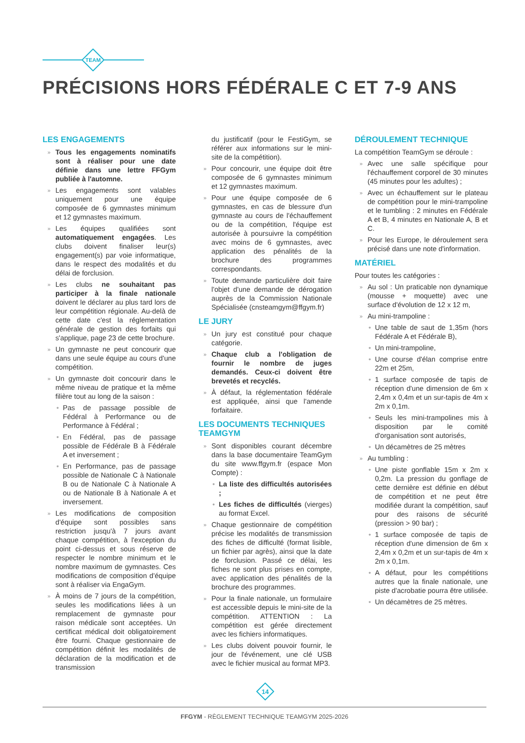TEAM
PRÉCISIONS HORS FÉDÉRALE C ET 7-9 ANS
LES ENGAGEMENTS
Tous les engagements nominatifs sont à réaliser pour une date définie dans une lettre FFGym publiée à l'automne.
Les engagements sont valables uniquement pour une équipe composée de 6 gymnastes minimum et 12 gymnastes maximum.
Les équipes qualifiées sont automatiquement engagées. Les clubs doivent finaliser leur(s) engagement(s) par voie informatique, dans le respect des modalités et du délai de forclusion.
Les clubs ne souhaitant pas participer à la finale nationale doivent le déclarer au plus tard lors de leur compétition régionale. Au-delà de cette date c'est la réglementation générale de gestion des forfaits qui s'applique, page 23 de cette brochure.
Un gymnaste ne peut concourir que dans une seule équipe au cours d'une compétition.
Un gymnaste doit concourir dans le même niveau de pratique et la même filière tout au long de la saison :
Pas de passage possible de Fédéral à Performance ou de Performance à Fédéral ;
En Fédéral, pas de passage possible de Fédérale B à Fédérale A et inversement ;
En Performance, pas de passage possible de Nationale C à Nationale B ou de Nationale C à Nationale A ou de Nationale B à Nationale A et inversement.
Les modifications de composition d'équipe sont possibles sans restriction jusqu'à 7 jours avant chaque compétition, à l'exception du point ci-dessus et sous réserve de respecter le nombre minimum et le nombre maximum de gymnastes. Ces modifications de composition d'équipe sont à réaliser via EngaGym.
À moins de 7 jours de la compétition, seules les modifications liées à un remplacement de gymnaste pour raison médicale sont acceptées. Un certificat médical doit obligatoirement être fourni. Chaque gestionnaire de compétition définit les modalités de déclaration de la modification et de transmission
du justificatif (pour le FestiGym, se référer aux informations sur le mini-site de la compétition).
Pour concourir, une équipe doit être composée de 6 gymnastes minimum et 12 gymnastes maximum.
Pour une équipe composée de 6 gymnastes, en cas de blessure d'un gymnaste au cours de l'échauffement ou de la compétition, l'équipe est autorisée à poursuivre la compétition avec moins de 6 gymnastes, avec application des pénalités de la brochure des programmes correspondants.
Toute demande particulière doit faire l'objet d'une demande de dérogation auprès de la Commission Nationale Spécialisée (cnsteamgym@ffgym.fr)
LE JURY
Un jury est constitué pour chaque catégorie.
Chaque club a l'obligation de fournir le nombre de juges demandés. Ceux-ci doivent être brevetés et recyclés.
À défaut, la réglementation fédérale est appliquée, ainsi que l'amende forfaitaire.
LES DOCUMENTS TECHNIQUES TEAMGYM
Sont disponibles courant décembre dans la base documentaire TeamGym du site www.ffgym.fr (espace Mon Compte) :
La liste des difficultés autorisées ;
Les fiches de difficultés (vierges) au format Excel.
Chaque gestionnaire de compétition précise les modalités de transmission des fiches de difficulté (format lisible, un fichier par agrès), ainsi que la date de forclusion. Passé ce délai, les fiches ne sont plus prises en compte, avec application des pénalités de la brochure des programmes.
Pour la finale nationale, un formulaire est accessible depuis le mini-site de la compétition. ATTENTION : La compétition est gérée directement avec les fichiers informatiques.
Les clubs doivent pouvoir fournir, le jour de l'événement, une clé USB avec le fichier musical au format MP3.
DÉROULEMENT TECHNIQUE
La compétition TeamGym se déroule :
Avec une salle spécifique pour l'échauffement corporel de 30 minutes (45 minutes pour les adultes) ;
Avec un échauffement sur le plateau de compétition pour le mini-trampoline et le tumbling : 2 minutes en Fédérale A et B, 4 minutes en Nationale A, B et C.
Pour les Europe, le déroulement sera précisé dans une note d'information.
MATÉRIEL
Pour toutes les catégories :
Au sol : Un praticable non dynamique (mousse + moquette) avec une surface d'évolution de 12 x 12 m,
Au mini-trampoline :
Une table de saut de 1,35m (hors Fédérale A et Fédérale B),
Un mini-trampoline,
Une course d'élan comprise entre 22m et 25m,
1 surface composée de tapis de réception d'une dimension de 6m x 2,4m x 0,4m et un sur-tapis de 4m x 2m x 0,1m.
Seuls les mini-trampolines mis à disposition par le comité d'organisation sont autorisés,
Un décamètres de 25 mètres
Au tumbling :
Une piste gonflable 15m x 2m x 0,2m. La pression du gonflage de cette dernière est définie en début de compétition et ne peut être modifiée durant la compétition, sauf pour des raisons de sécurité (pression > 90 bar) ;
1 surface composée de tapis de réception d'une dimension de 6m x 2,4m x 0,2m et un sur-tapis de 4m x 2m x 0,1m.
A défaut, pour les compétitions autres que la finale nationale, une piste d'acrobatie pourra être utilisée.
Un décamètres de 25 mètres.
14
FFGYM - RÈGLEMENT TECHNIQUE TEAMGYM 2025-2026